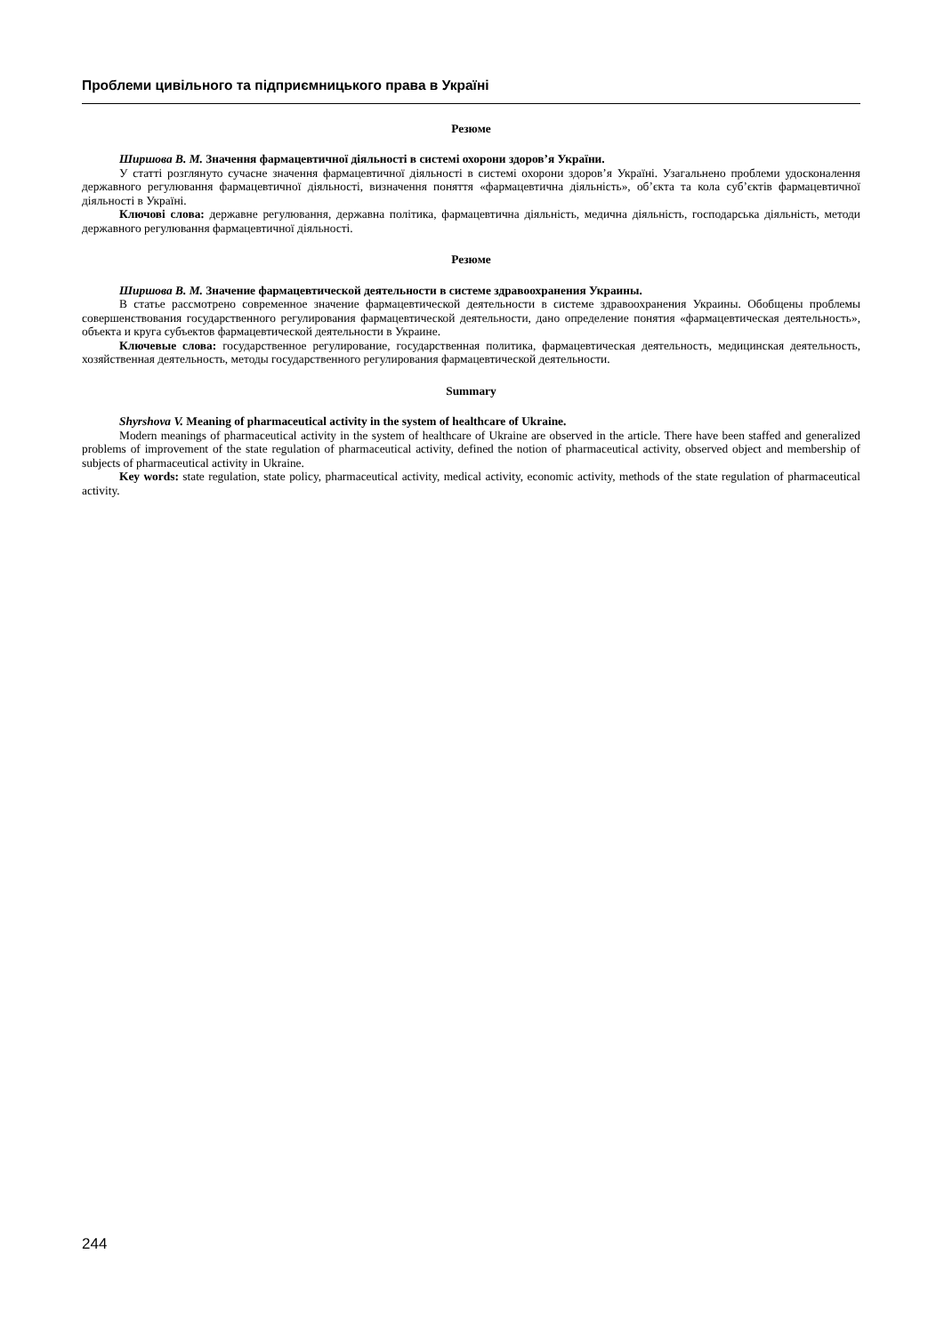Проблеми цивільного та підприємницького права в Україні
Резюме
Ширшова В. М. Значення фармацевтичної діяльності в системі охорони здоров’я України.
У статті розглянуто сучасне значення фармацевтичної діяльності в системі охорони здоров’я Україні. Узагальнено проблеми удосконалення державного регулювання фармацевтичної діяльності, визначення поняття «фармацевтична діяльність», об’єкта та кола суб’єктів фармацевтичної діяльності в Україні.
Ключові слова: державне регулювання, державна політика, фармацевтична діяльність, медична діяльність, господарська діяльність, методи державного регулювання фармацевтичної діяльності.
Резюме
Ширшова В. М. Значение фармацевтической деятельности в системе здравоохранения Украины.
В статье рассмотрено современное значение фармацевтической деятельности в системе здравоохранения Украины. Обобщены проблемы совершенствования государственного регулирования фармацевтической деятельности, дано определение понятия «фармацевтическая деятельность», объекта и круга субъектов фармацевтической деятельности в Украине.
Ключевые слова: государственное регулирование, государственная политика, фармацевтическая деятельность, медицинская деятельность, хозяйственная деятельность, методы государственного регулирования фармацевтической деятельности.
Summary
Shyrshova V. Meaning of pharmaceutical activity in the system of healthcare of Ukraine.
Modern meanings of pharmaceutical activity in the system of healthcare of Ukraine are observed in the article. There have been staffed and generalized problems of improvement of the state regulation of pharmaceutical activity, defined the notion of pharmaceutical activity, observed object and membership of subjects of pharmaceutical activity in Ukraine.
Key words: state regulation, state policy, pharmaceutical activity, medical activity, economic activity, methods of the state regulation of pharmaceutical activity.
244